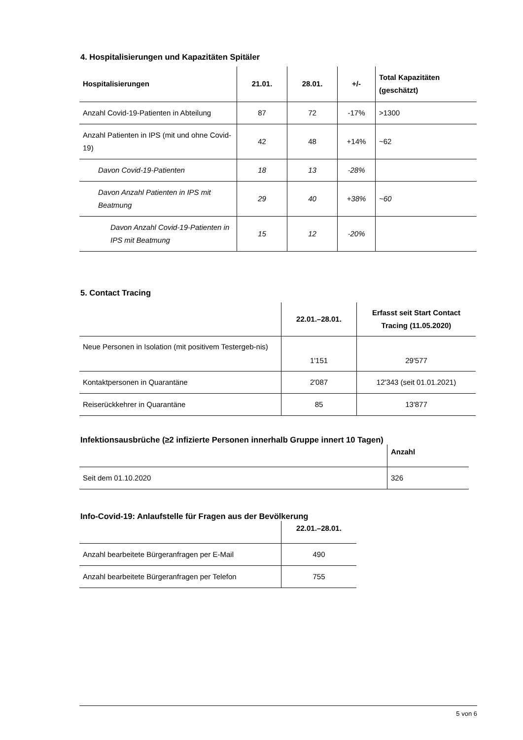4. Hospitalisierungen und Kapazitäten Spitäler
| Hospitalisierungen | 21.01. | 28.01. | +/- | Total Kapazitäten (geschätzt) |
| --- | --- | --- | --- | --- |
| Anzahl Covid-19-Patienten in Abteilung | 87 | 72 | -17% | >1300 |
| Anzahl Patienten in IPS (mit und ohne Covid-19) | 42 | 48 | +14% | ~62 |
| Davon Covid-19-Patienten | 18 | 13 | -28% | |
| Davon Anzahl Patienten in IPS mit Beatmung | 29 | 40 | +38% | ~60 |
| Davon Anzahl Covid-19-Patienten in IPS mit Beatmung | 15 | 12 | -20% | |
5. Contact Tracing
| | 22.01.–28.01. | Erfasst seit Start Contact Tracing (11.05.2020) |
| --- | --- | --- |
| Neue Personen in Isolation (mit positivem Testergeb-nis) | 1'151 | 29'577 |
| Kontaktpersonen in Quarantäne | 2'087 | 12'343 (seit 01.01.2021) |
| Reiserückkehrer in Quarantäne | 85 | 13'877 |
Infektionsausbrüche (≥2 infizierte Personen innerhalb Gruppe innert 10 Tagen)
| | Anzahl |
| --- | --- |
| Seit dem 01.10.2020 | 326 |
Info-Covid-19: Anlaufstelle für Fragen aus der Bevölkerung
| | 22.01.–28.01. |
| --- | --- |
| Anzahl bearbeitete Bürgeranfragen per E-Mail | 490 |
| Anzahl bearbeitete Bürgeranfragen per Telefon | 755 |
5 von 6